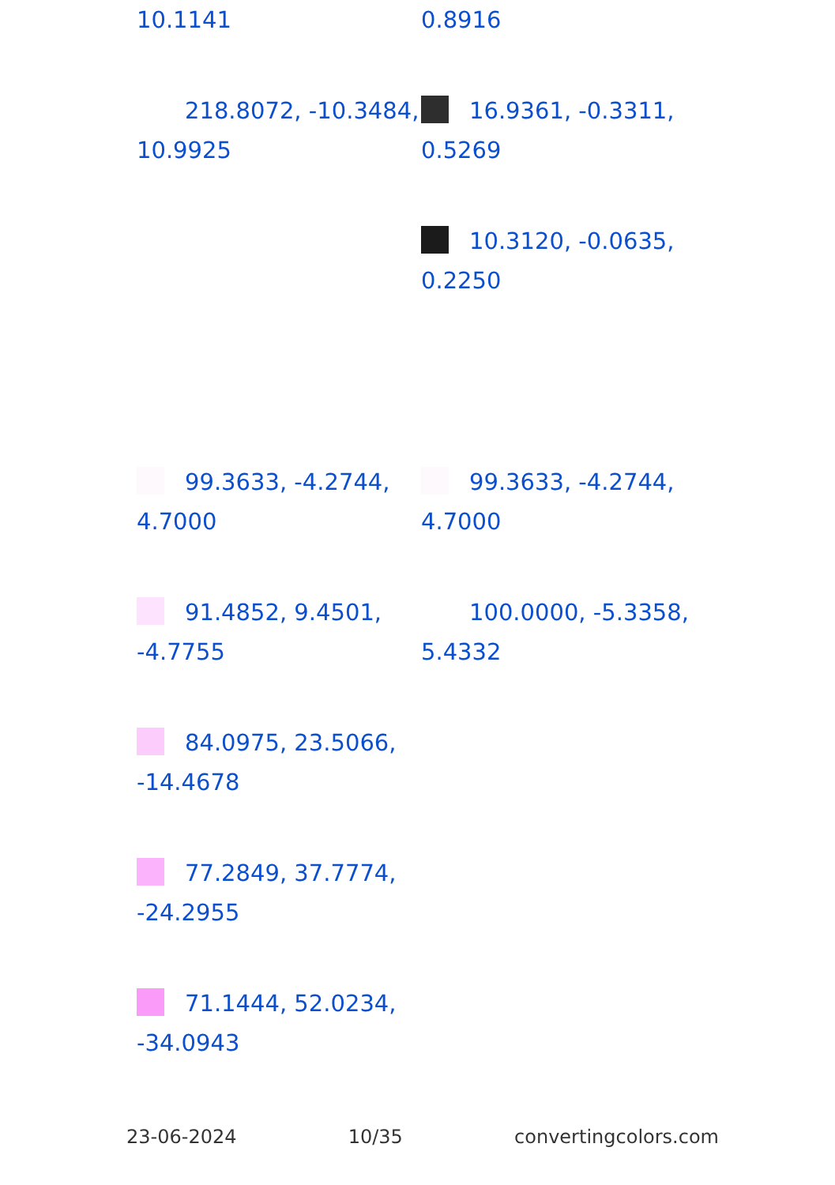10.1141 0.8916
218.8072, -10.3484, 10.9925
16.9361, -0.3311, 0.5269
10.3120, -0.0635, 0.2250
99.3633, -4.2744, 4.7000
99.3633, -4.2744, 4.7000
91.4852, 9.4501, -4.7755
100.0000, -5.3358, 5.4332
84.0975, 23.5066, -14.4678
77.2849, 37.7774, -24.2955
71.1444, 52.0234, -34.0943
23-06-2024 10/35 convertingcolors.com